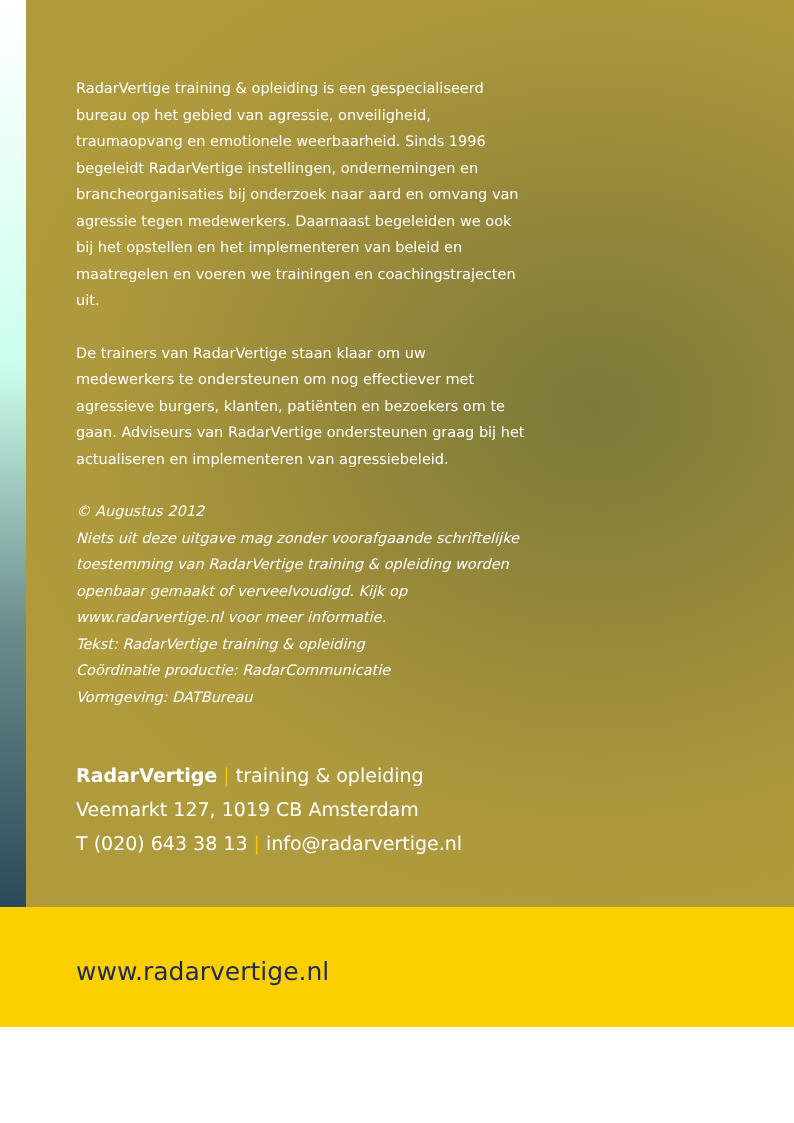RadarVertige training & opleiding is een gespeciali­seerd bureau op het gebied van agressie, onveiligheid, traumaopvang en emotionele weerbaarheid. Sinds 1996 begeleidt RadarVertige instellingen, ondernemingen en brancheorganisaties bij onderzoek naar aard en omvang van agressie tegen medewerkers. Daarnaast begeleiden we ook bij het opstellen en het implementeren van beleid en maatregelen en voeren we trainingen en coachings­trajecten uit.
De trainers van RadarVertige staan klaar om uw medewerkers te ondersteunen om nog effectiever met agressieve burgers, klanten, patiënten en bezoekers om te gaan. Adviseurs van RadarVertige ondersteunen graag bij het actualiseren en implementeren van agressiebeleid.
© Augustus 2012
Niets uit deze uitgave mag zonder voorafgaande schriftelijke toestemming van RadarVertige training & opleiding worden openbaar gemaakt of verveelvoudigd. Kijk op www.radarvertige.nl voor meer informatie.
Tekst: RadarVertige training & opleiding
Coördinatie productie: RadarCommunicatie
Vormgeving: DATBureau
RadarVertige | training & opleiding
Veemarkt 127, 1019 CB Amsterdam
T (020) 643 38 13 | info@radarvertige.nl
www.radarvertige.nl